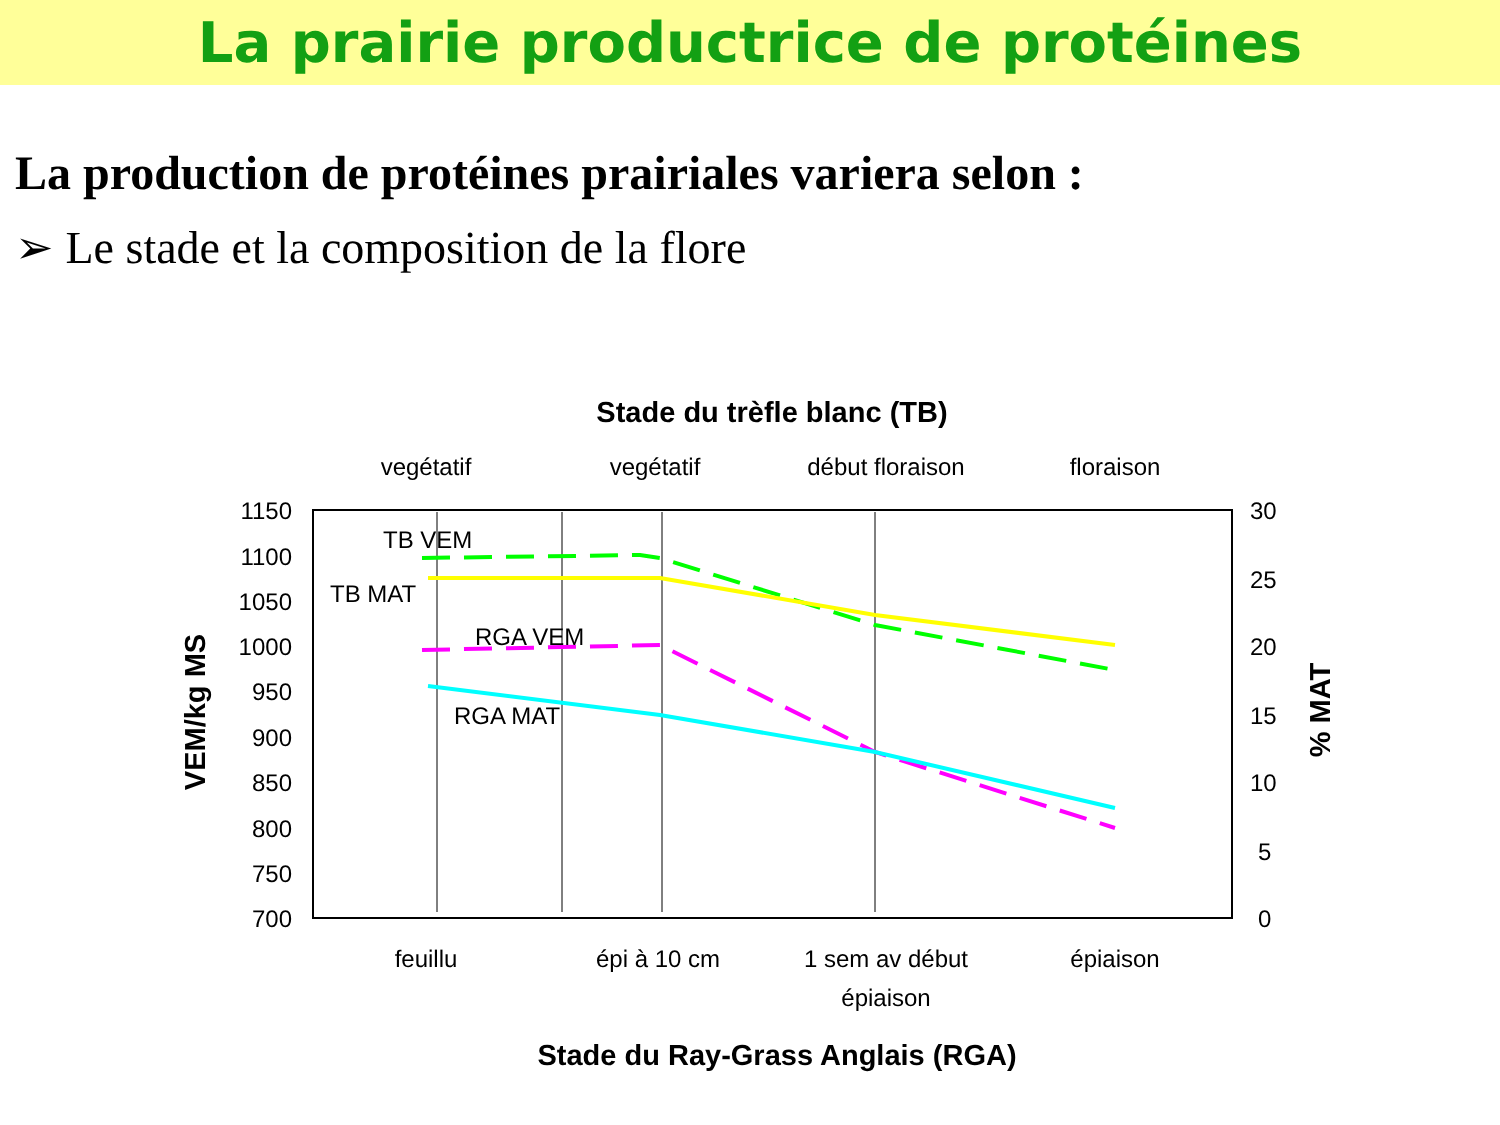La prairie productrice de protéines
La production de protéines prairiales variera selon :
➢ Le stade et la composition de la flore
Stade du trèfle blanc (TB)
vegétatif
vegétatif
début floraison
floraison
feuillu
épi à 10 cm
1 sem av début
épiaison
épiaison
Stade du Ray-Grass Anglais (RGA)
1150
1100
1050
1000
950
900
850
800
750
700
30
25
20
15
10
5
0
VEM/kg MS
% MAT
TB VEM
TB MAT
RGA VEM
RGA MAT